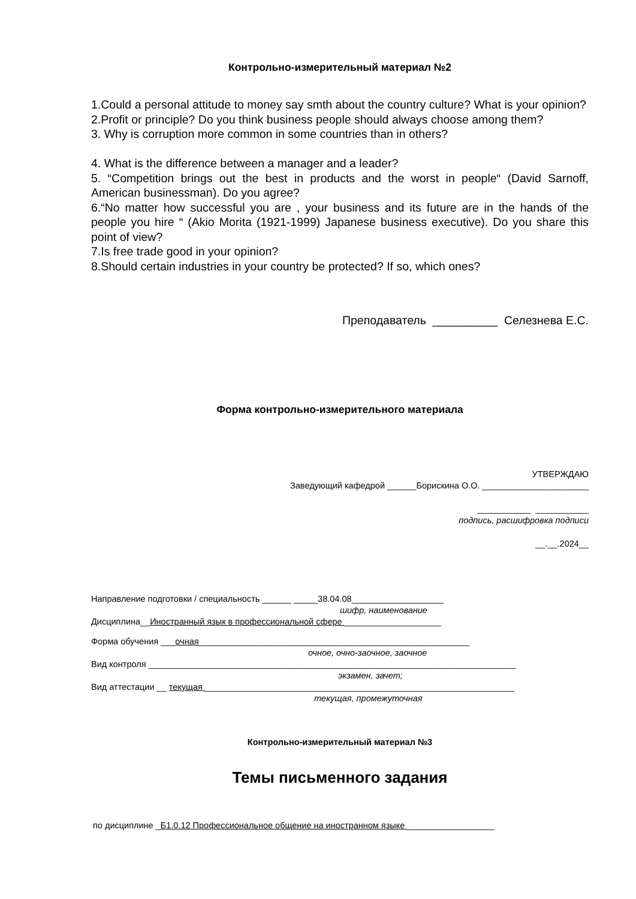Контрольно-измерительный материал №2
1.Could a personal attitude to money say smth about the country culture? What is your opinion?
2.Profit or principle? Do you think business people should always choose among them?
3. Why is corruption more common in some countries than in others?
4. What is the difference between a manager and a leader?
5. “Competition brings out the best in products and the worst in people“ (David Sarnoff, American businessman). Do you agree?
6.“No matter how successful you are , your business and its future are in the hands of the people you hire “ (Akio Morita (1921-1999) Japanese business executive). Do you share this point of view?
7.Is free trade good in your opinion?
8.Should certain industries in your country be protected? If so, which ones?
Преподаватель __________ Селезнева Е.С.
Форма контрольно-измерительного материала
УТВЕРЖДАЮ
Заведующий кафедрой ______Борискина О.О. ______________________
___________ ___________
подпись, расшифровка подписи
__.__.2024__
Направление подготовки / специальность ______ _____38.04.08___________________
шифр, наименование
Дисциплина__Иностранный язык в профессиональной сфере ____________________
Форма обучения ___очная________________________________________________________
очное, очно-заочное, заочное
Вид контроля ____________________________________________________________________________
экзамен, зачет;
Вид аттестации __ текущая ________________________________________________________________
текущая, промежуточная
Контрольно-измерительный материал №3
Темы письменного задания
по дисциплине _Б1.0.12 Профессиональное общение на иностранном языке __________________